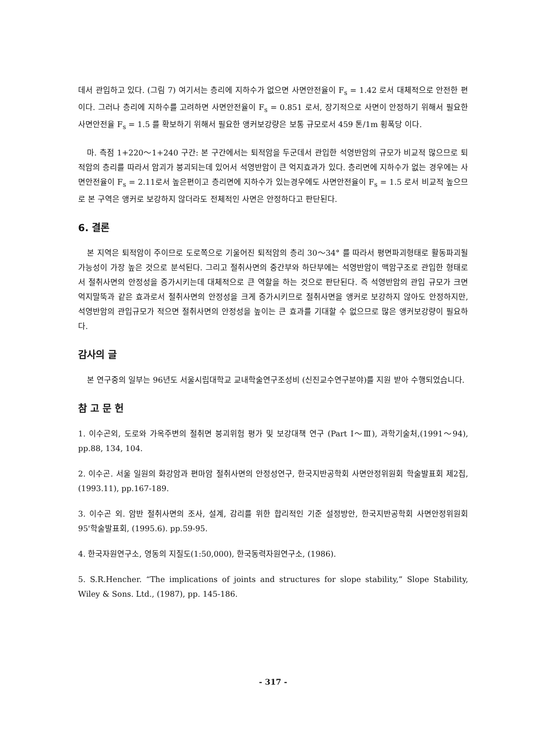데서 관입하고 있다. (그림 7) 여기서는 층리에 지하수가 없으면 사면안전율이 F<sub>s</sub> = 1.42 로서 대체적으로 안전한 편이다. 그러나 층리에 지하수를 고려하면 사면안전율이 F<sub>s</sub> = 0.851 로서, 장기적으로 사면이 안정하기 위해서 필요한 사면안전율 F<sub>s</sub> = 1.5 를 확보하기 위해서 필요한 앵커보강량은 보통 규모로서 459 톤/1m 횡폭당 이다.
마. 측점 1+220～1+240 구간: 본 구간에서는 퇴적암을 두군데서 관입한 석영반암의 규모가 비교적 많으므로 퇴적암의 층리를 따라서 암괴가 붕괴되는데 있어서 석영반암이 큰 억지효과가 있다. 층리면에 지하수가 없는 경우에는 사면안전율이 F<sub>s</sub> = 2.11로서 높은편이고 층리면에 지하수가 있는경우에도 사면안전율이 F<sub>s</sub> = 1.5 로서 비교적 높으므로 본 구역은 앵커로 보강하지 않더라도 전체적인 사면은 안정하다고 판단된다.
6. 결론
본 지역은 퇴적암이 주이므로 도로쪽으로 기울어진 퇴적암의 층리 30～34° 를 따라서 평면파괴형태로 활동파괴될 가능성이 가장 높은 것으로 분석된다. 그리고 절취사면의 중간부와 하단부에는 석영반암이 맥암구조로 관입한 형태로서 절취사면의 안정성을 증가시키는데 대체적으로 큰 역할을 하는 것으로 판단된다. 즉 석영반암의 관입 규모가 크면 억지말뚝과 같은 효과로서 절취사면의 안정성을 크게 증가시키므로 절취사면을 앵커로 보강하지 않아도 안정하지만, 석영반암의 관입규모가 적으면 절취사면의 안정성을 높이는 큰 효과를 기대할 수 없으므로 많은 앵커보강량이 필요하다.
감사의 글
본 연구중의 일부는 96년도 서울시립대학교 교내학술연구조성비 (신진교수연구분야)를 지원 받아 수행되었습니다.
참 고 문 헌
1. 이수곤외, 도로와 가옥주변의 절취면 붕괴위험 평가 및 보강대책 연구 (Part I～Ⅲ), 과학기술처,(1991～94), pp.88, 134, 104.
2. 이수곤. 서울 일원의 화강암과 편마암 절취사면의 안정성연구, 한국지반공학회 사면안정위원회 학술발표회 제2집, (1993.11), pp.167-189.
3. 이수곤 외. 암반 절취사면의 조사, 설계, 감리를 위한 합리적인 기준 설정방안, 한국지반공학회 사면안정위원회 95'학술발표회, (1995.6). pp.59-95.
4. 한국자원연구소, 영동의 지질도(1:50,000), 한국동력자원연구소, (1986).
5. S.R.Hencher. “The implications of joints and structures for slope stability,” Slope Stability, Wiley & Sons. Ltd., (1987), pp. 145-186.
- 317 -